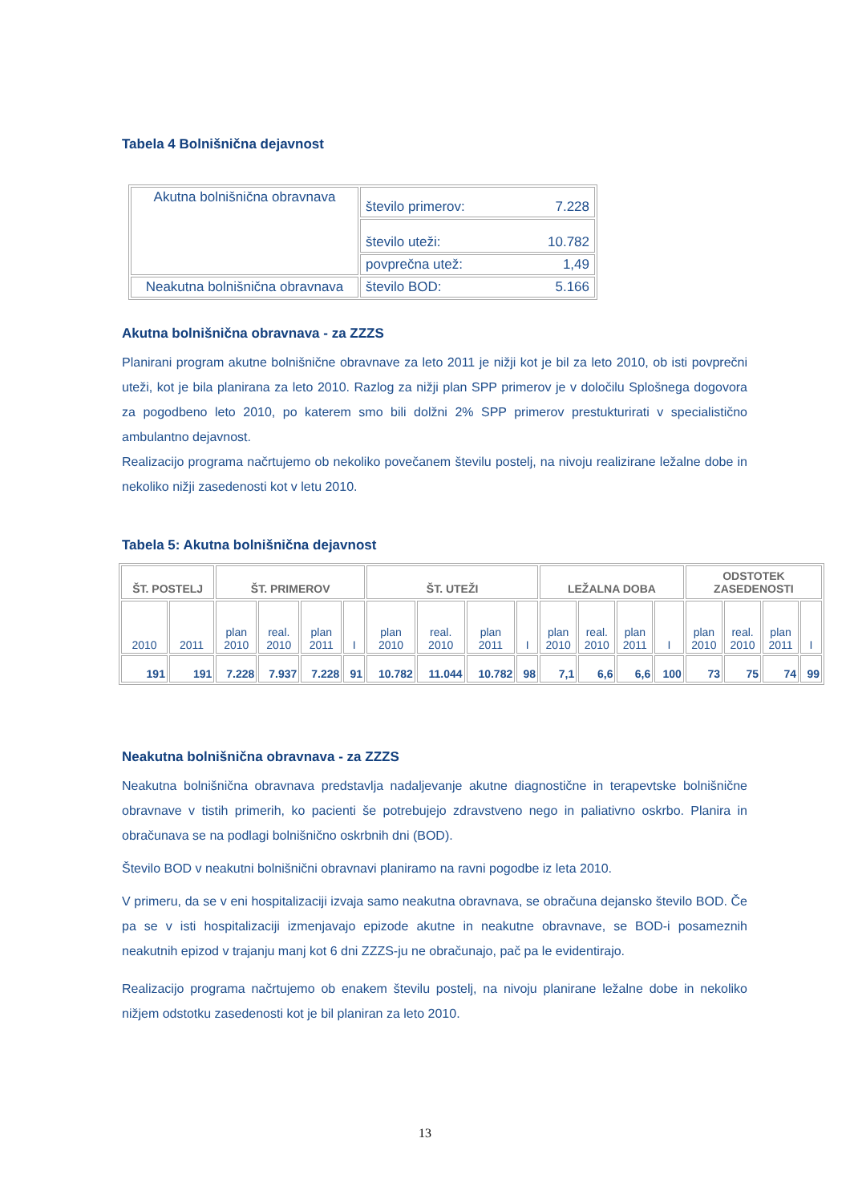Tabela 4 Bolnišnična dejavnost
| Akutna bolnišnična obravnava | število primerov: 7.228 |
| | število uteži: 10.782 |
| | povprečna utež: 1,49 |
| Neakutna bolnišnična obravnava | število BOD: 5.166 |
Akutna bolnišnična obravnava - za ZZZS
Planirani program akutne bolnišnične obravnave za leto 2011 je nižji kot je bil za leto 2010, ob isti povprečni uteži, kot je bila planirana za leto 2010. Razlog za nižji plan SPP primerov je v določilu Splošnega dogovora za pogodbeno leto 2010, po katerem smo bili dolžni 2% SPP primerov prestukturirati v specialistično ambulantno dejavnost.
Realizacijo programa načrtujemo ob nekoliko povečanem številu postelj, na nivoju realizirane ležalne dobe in nekoliko nižji zasedenosti kot v letu 2010.
Tabela 5: Akutna bolnišnična dejavnost
| ŠT. POSTELJ | | ŠT. PRIMEROV | | | | ŠT. UTEŽI | | | | LEŽALNA DOBA | | | | ODSTOTEK ZASEDENOSTI | | | |
| --- | --- | --- | --- | --- | --- | --- | --- | --- | --- | --- | --- | --- | --- | --- | --- | --- | --- |
| 2010 | 2011 | plan 2010 | real. 2010 | plan 2011 | I | plan 2010 | real. 2010 | plan 2011 | I | plan 2010 | real. 2010 | plan 2011 | I | plan 2010 | real. 2010 | plan 2011 | I |
| 191 | 191 | 7.228 | 7.937 | 7.228 | 91 | 10.782 | 11.044 | 10.782 | 98 | 7,1 | 6,6 | 6,6 | 100 | 73 | 75 | 74 | 99 |
Neakutna bolnišnična obravnava - za ZZZS
Neakutna bolnišnična obravnava predstavlja nadaljevanje akutne diagnostične in terapevtske bolnišnične obravnave v tistih primerih, ko pacienti še potrebujejo zdravstveno nego in paliativno oskrbo. Planira in obračunava se na podlagi bolnišnično oskrbnih dni (BOD).
Število BOD v neakutni bolnišnični obravnavi planiramo na ravni pogodbe iz leta 2010.
V primeru, da se v eni hospitalizaciji izvaja samo neakutna obravnava, se obračuna dejansko število BOD. Če pa se v isti hospitalizaciji izmenjavajo epizode akutne in neakutne obravnave, se BOD-i posameznih neakutnih epizod v trajanju manj kot 6 dni ZZZS-ju ne obračunajo, pač pa le evidentirajo.
Realizacijo programa načrtujemo ob enakem številu postelj, na nivoju planirane ležalne dobe in nekoliko nižjem odstotku zasedenosti kot je bil planiran za leto 2010.
13